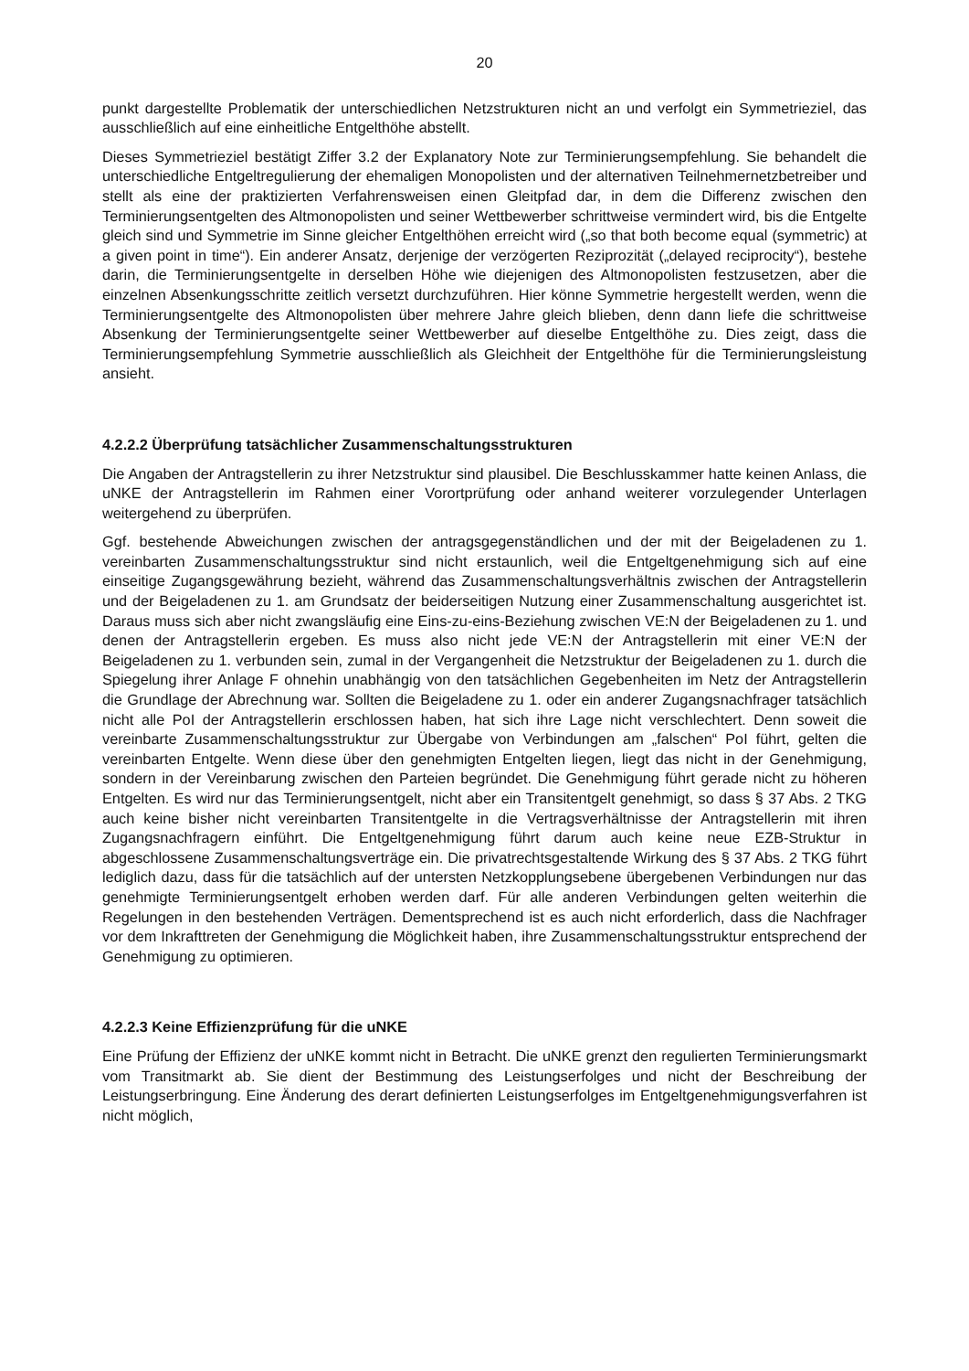20
punkt dargestellte Problematik der unterschiedlichen Netzstrukturen nicht an und verfolgt ein Symmetrieziel, das ausschließlich auf eine einheitliche Entgelthöhe abstellt.
Dieses Symmetrieziel bestätigt Ziffer 3.2 der Explanatory Note zur Terminierungsempfehlung. Sie behandelt die unterschiedliche Entgeltregulierung der ehemaligen Monopolisten und der alternativen Teilnehmernetzbetreiber und stellt als eine der praktizierten Verfahrensweisen einen Gleitpfad dar, in dem die Differenz zwischen den Terminierungsentgelten des Altmonopolisten und seiner Wettbewerber schrittweise vermindert wird, bis die Entgelte gleich sind und Symmetrie im Sinne gleicher Entgelthöhen erreicht wird („so that both become equal (symmetric) at a given point in time“). Ein anderer Ansatz, derjenige der verzögerten Reziprozität („delayed reciprocity“), bestehe darin, die Terminierungsentgelte in derselben Höhe wie diejenigen des Altmonopolisten festzusetzen, aber die einzelnen Absenkungsschritte zeitlich versetzt durchzuführen. Hier könne Symmetrie hergestellt werden, wenn die Terminierungsentgelte des Altmonopolisten über mehrere Jahre gleich blieben, denn dann liefe die schrittweise Absenkung der Terminierungsentgelte seiner Wettbewerber auf dieselbe Entgelthöhe zu. Dies zeigt, dass die Terminierungsempfehlung Symmetrie ausschließlich als Gleichheit der Entgelthöhe für die Terminierungsleistung ansieht.
4.2.2.2 Überprüfung tatsächlicher Zusammenschaltungsstrukturen
Die Angaben der Antragstellerin zu ihrer Netzstruktur sind plausibel. Die Beschlusskammer hatte keinen Anlass, die uNKE der Antragstellerin im Rahmen einer Vorortprüfung oder anhand weiterer vorzulegender Unterlagen weitergehend zu überprüfen.
Ggf. bestehende Abweichungen zwischen der antragsgegenständlichen und der mit der Beigeladenen zu 1. vereinbarten Zusammenschaltungsstruktur sind nicht erstaunlich, weil die Entgeltgenehmigung sich auf eine einseitige Zugangsgewährung bezieht, während das Zusammenschaltungsverhältnis zwischen der Antragstellerin und der Beigeladenen zu 1. am Grundsatz der beiderseitigen Nutzung einer Zusammenschaltung ausgerichtet ist. Daraus muss sich aber nicht zwangsläufig eine Eins-zu-eins-Beziehung zwischen VE:N der Beigeladenen zu 1. und denen der Antragstellerin ergeben. Es muss also nicht jede VE:N der Antragstellerin mit einer VE:N der Beigeladenen zu 1. verbunden sein, zumal in der Vergangenheit die Netzstruktur der Beigeladenen zu 1. durch die Spiegelung ihrer Anlage F ohnehin unabhängig von den tatsächlichen Gegebenheiten im Netz der Antragstellerin die Grundlage der Abrechnung war. Sollten die Beigeladene zu 1. oder ein anderer Zugangsnachfrager tatsächlich nicht alle PoI der Antragstellerin erschlossen haben, hat sich ihre Lage nicht verschlechtert. Denn soweit die vereinbarte Zusammenschaltungsstruktur zur Übergabe von Verbindungen am „falschen“ PoI führt, gelten die vereinbarten Entgelte. Wenn diese über den genehmigten Entgelten liegen, liegt das nicht in der Genehmigung, sondern in der Vereinbarung zwischen den Parteien begründet. Die Genehmigung führt gerade nicht zu höheren Entgelten. Es wird nur das Terminierungsentgelt, nicht aber ein Transitentgelt genehmigt, so dass § 37 Abs. 2 TKG auch keine bisher nicht vereinbarten Transitentgelte in die Vertragsverhältnisse der Antragstellerin mit ihren Zugangsnachfragern einführt. Die Entgeltgenehmigung führt darum auch keine neue EZB-Struktur in abgeschlossene Zusammenschaltungsverträge ein. Die privatrechtsgestaltende Wirkung des § 37 Abs. 2 TKG führt lediglich dazu, dass für die tatsächlich auf der untersten Netzkopplungsebene übergebenen Verbindungen nur das genehmigte Terminierungsentgelt erhoben werden darf. Für alle anderen Verbindungen gelten weiterhin die Regelungen in den bestehenden Verträgen. Dementsprechend ist es auch nicht erforderlich, dass die Nachfrager vor dem Inkrafttreten der Genehmigung die Möglichkeit haben, ihre Zusammenschaltungsstruktur entsprechend der Genehmigung zu optimieren.
4.2.2.3 Keine Effizienzprüfung für die uNKE
Eine Prüfung der Effizienz der uNKE kommt nicht in Betracht. Die uNKE grenzt den regulierten Terminierungsmarkt vom Transitmarkt ab. Sie dient der Bestimmung des Leistungserfolges und nicht der Beschreibung der Leistungserbringung. Eine Änderung des derart definierten Leistungserfolges im Entgeltgenehmigungsverfahren ist nicht möglich,